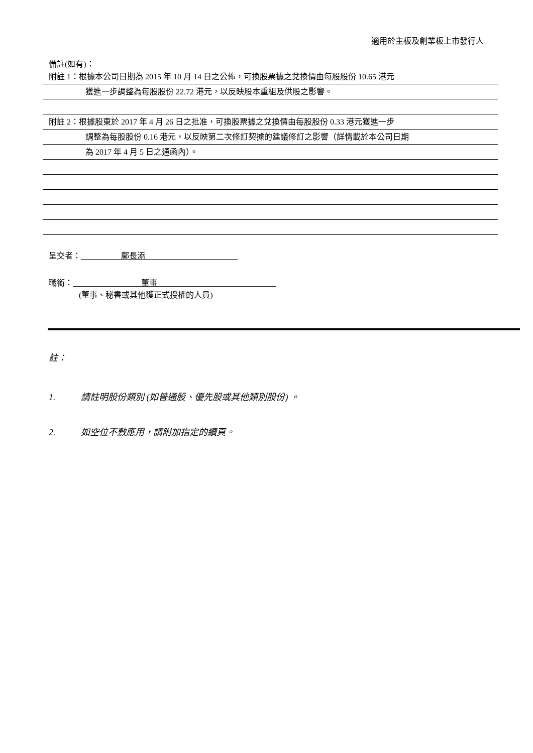適用於主板及創業板上市發行人
備註(如有)：
附註 1：根據本公司日期為 2015 年 10 月 14 日之公佈，可換股票據之兌換價由每股股份 10.65 港元
獲進一步調整為每股股份 22.72 港元，以反映股本重組及供股之影響。
附註 2：根據股東於 2017 年 4 月 26 日之批准，可換股票據之兌換價由每股股份 0.33 港元獲進一步
調整為每股股份 0.16 港元，以反映第二次修訂契據的建議修訂之影響（詳情載於本公司日期
為 2017 年 4 月 5 日之通函內）。
呈交者： 鄺長添
職銜： 董事
(董事、秘書或其他獲正式授權的人員)
註：
1. 請註明股份類別 (如普通股、優先股或其他類別股份) 。
2. 如空位不敷應用，請附加指定的續頁。